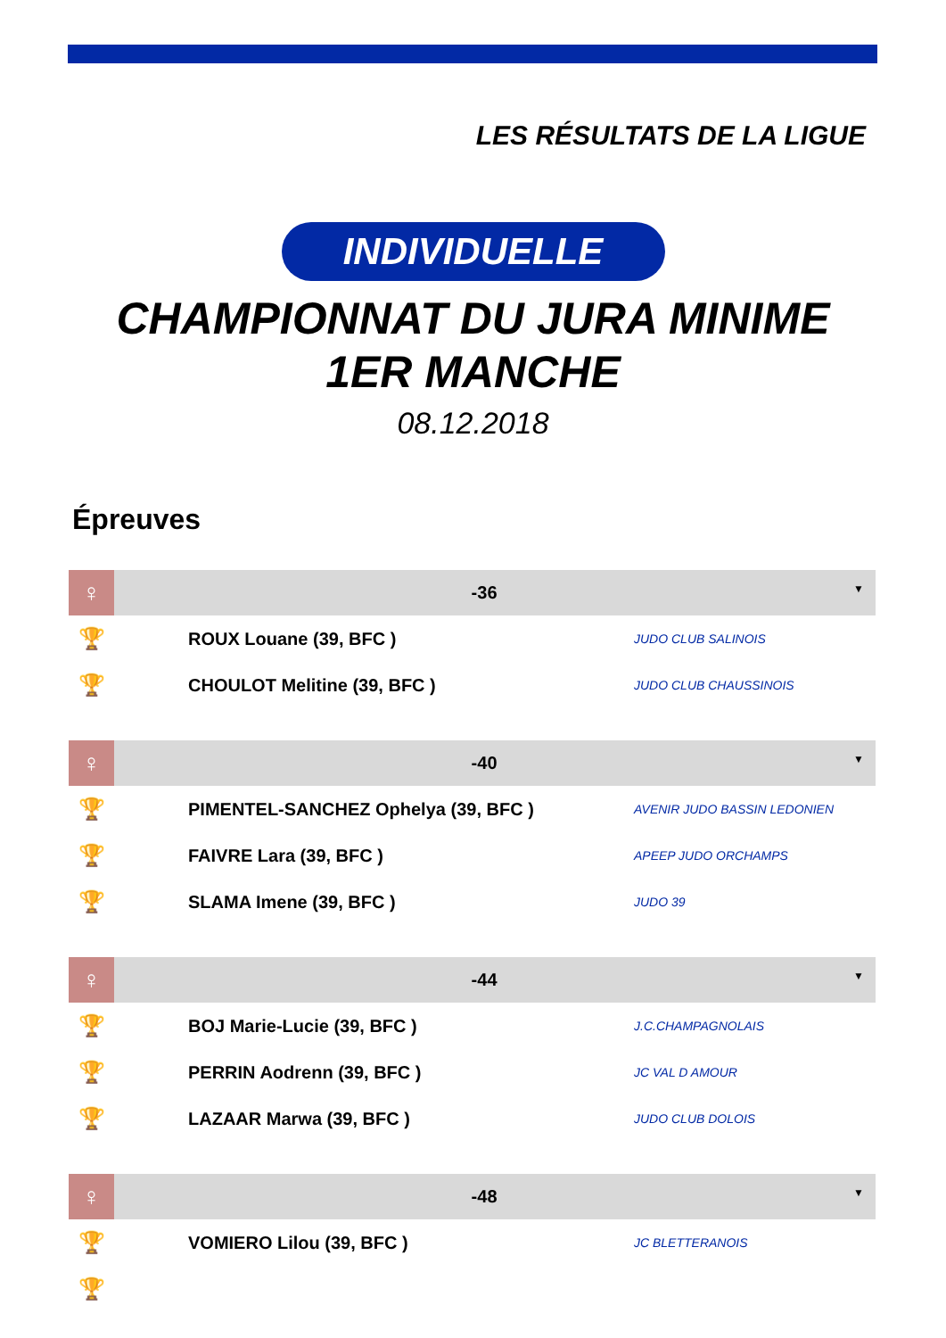LES RÉSULTATS DE LA LIGUE
INDIVIDUELLE
CHAMPIONNAT DU JURA MINIME
1ER MANCHE
08.12.2018
Épreuves
| ♀ | -36 ▼ | | |
| --- | --- | --- | --- |
| 🏆 | | ROUX Louane (39, BFC ) | JUDO CLUB SALINOIS |
| 🏆 | | CHOULOT Melitine (39, BFC ) | JUDO CLUB CHAUSSINOIS |
| ♀ | -40 ▼ | | |
| --- | --- | --- | --- |
| 🏆 | | PIMENTEL-SANCHEZ Ophelya (39, BFC ) | AVENIR JUDO BASSIN LEDONIEN |
| 🏆 | | FAIVRE Lara (39, BFC ) | APEEP JUDO ORCHAMPS |
| 🏆 | | SLAMA Imene (39, BFC ) | JUDO 39 |
| ♀ | -44 ▼ | | |
| --- | --- | --- | --- |
| 🏆 | | BOJ Marie-Lucie (39, BFC ) | J.C.CHAMPAGNOLAIS |
| 🏆 | | PERRIN Aodrenn (39, BFC ) | JC VAL D AMOUR |
| 🏆 | | LAZAAR Marwa (39, BFC ) | JUDO CLUB DOLOIS |
| ♀ | -48 ▼ | | |
| --- | --- | --- | --- |
| 🏆 | | VOMIERO Lilou (39, BFC ) | JC BLETTERANOIS |
| 🏆 | | | |